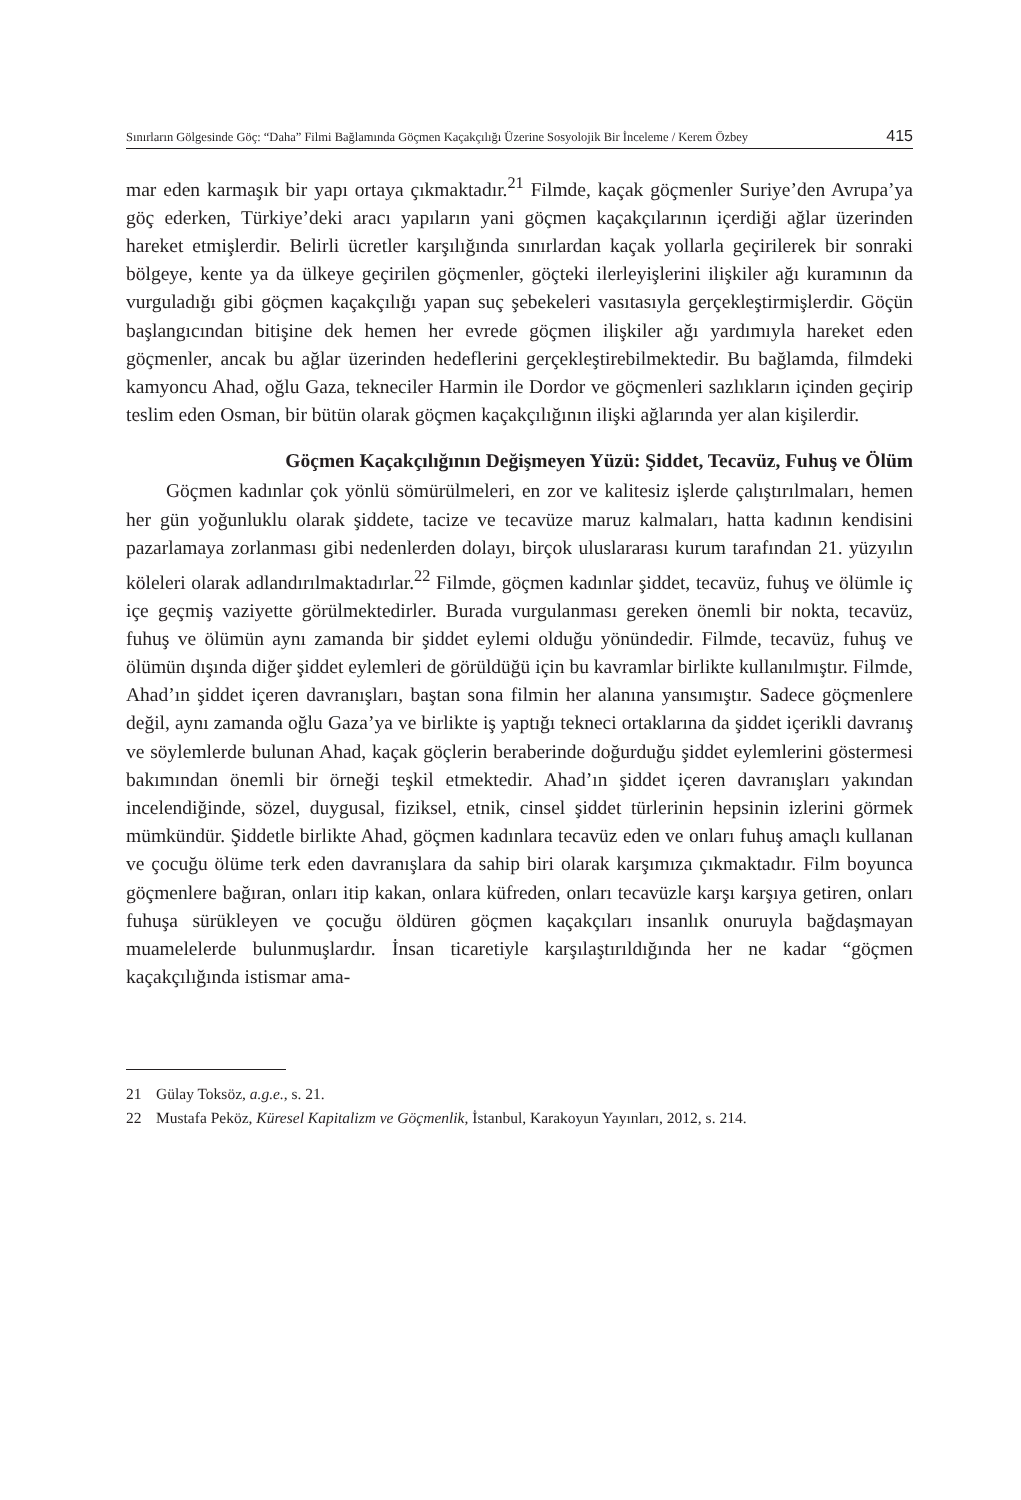Sınırların Gölgesinde Göç: “Daha” Filmi Bağlamında Göçmen Kaçakçılığı Üzerine Sosyolojik Bir İnceleme / Kerem Özbey 415
mar eden karmaşık bir yapı ortaya çıkmaktadır.<sup>21</sup> Filmde, kaçak göçmenler Suriye’den Avrupa’ya göç ederken, Türkiye’deki aracı yapıların yani göçmen kaçakçılarının içerdiği ağlar üzerinden hareket etmişlerdir. Belirli ücretler karşılığında sınırlardan kaçak yollarla geçirilerek bir sonraki bölgeye, kente ya da ülkeye geçirilen göçmenler, göçteki ilerleyişlerini ilişkiler ağı kuramının da vurguladığı gibi göçmen kaçakçılığı yapan suç şebekeleri vasıtasıyla gerçekleştirmişlerdir. Göçün başlangıcından bitişine dek hemen her evrede göçmen ilişkiler ağı yardımıyla hareket eden göçmenler, ancak bu ağlar üzerinden hedeflerini gerçekleştirebilmektedir. Bu bağlamda, filmdeki kamyoncu Ahad, oğlu Gaza, tekneciler Harmin ile Dordor ve göçmenleri sazlıkların içinden geçirip teslim eden Osman, bir bütün olarak göçmen kaçakçılığının ilişki ağlarında yer alan kişilerdir.
Göçmen Kaçakçılığının Değişmeyen Yüzü: Şiddet, Tecavüz, Fuhuş ve Ölüm
Göçmen kadınlar çok yönlü sömürülmeleri, en zor ve kalitesiz işlerde çalıştırılmaları, hemen her gün yoğunluklu olarak şiddete, tacize ve tecavüze maruz kalmaları, hatta kadının kendisini pazarlamaya zorlanması gibi nedenlerden dolayı, birçok uluslararası kurum tarafından 21. yüzyılın köleleri olarak adlandırılmaktadırlar.<sup>22</sup> Filmde, göçmen kadınlar şiddet, tecavüz, fuhuş ve ölümle iç içe geçmiş vaziyette görülmektedirler. Burada vurgulanması gereken önemli bir nokta, tecavüz, fuhuş ve ölümün aynı zamanda bir şiddet eylemi olduğu yönündedir. Filmde, tecavüz, fuhuş ve ölümün dışında diğer şiddet eylemleri de görüldüğü için bu kavramlar birlikte kullanılmıştır. Filmde, Ahad’ın şiddet içeren davranışları, baştan sona filmin her alanına yansımıştır. Sadece göçmenlere değil, aynı zamanda oğlu Gaza’ya ve birlikte iş yaptığı tekneci ortaklarına da şiddet içerikli davranış ve söylemlerde bulunan Ahad, kaçak göçlerin beraberinde doğurduğu şiddet eylemlerini göstermesi bakımından önemli bir örneği teşkil etmektedir. Ahad’ın şiddet içeren davranışları yakından incelendiğinde, sözel, duygusal, fiziksel, etnik, cinsel şiddet türlerinin hepsinin izlerini görmek mümkündür. Şiddetle birlikte Ahad, göçmen kadınlara tecavüz eden ve onları fuhuş amaçlı kullanan ve çocuğu ölüme terk eden davranışlara da sahip biri olarak karşımıza çıkmaktadır. Film boyunca göçmenlere bağıran, onları itip kakan, onlara küfreden, onları tecavüzle karşı karşıya getiren, onları fuhuşa sürükleyen ve çocuğu öldüren göçmen kaçakçıları insanlık onuruyla bağdaşmayan muamelelerde bulunmuşlardır. İnsan ticaretiyle karşılaştırıldığında her ne kadar “göçmen kaçakçılığında istismar ama-
21 Gülay Toksöz, a.g.e., s. 21.
22 Mustafa Peköz, Küresel Kapitalizm ve Göçmenlik, İstanbul, Karakoyun Yayınları, 2012, s. 214.